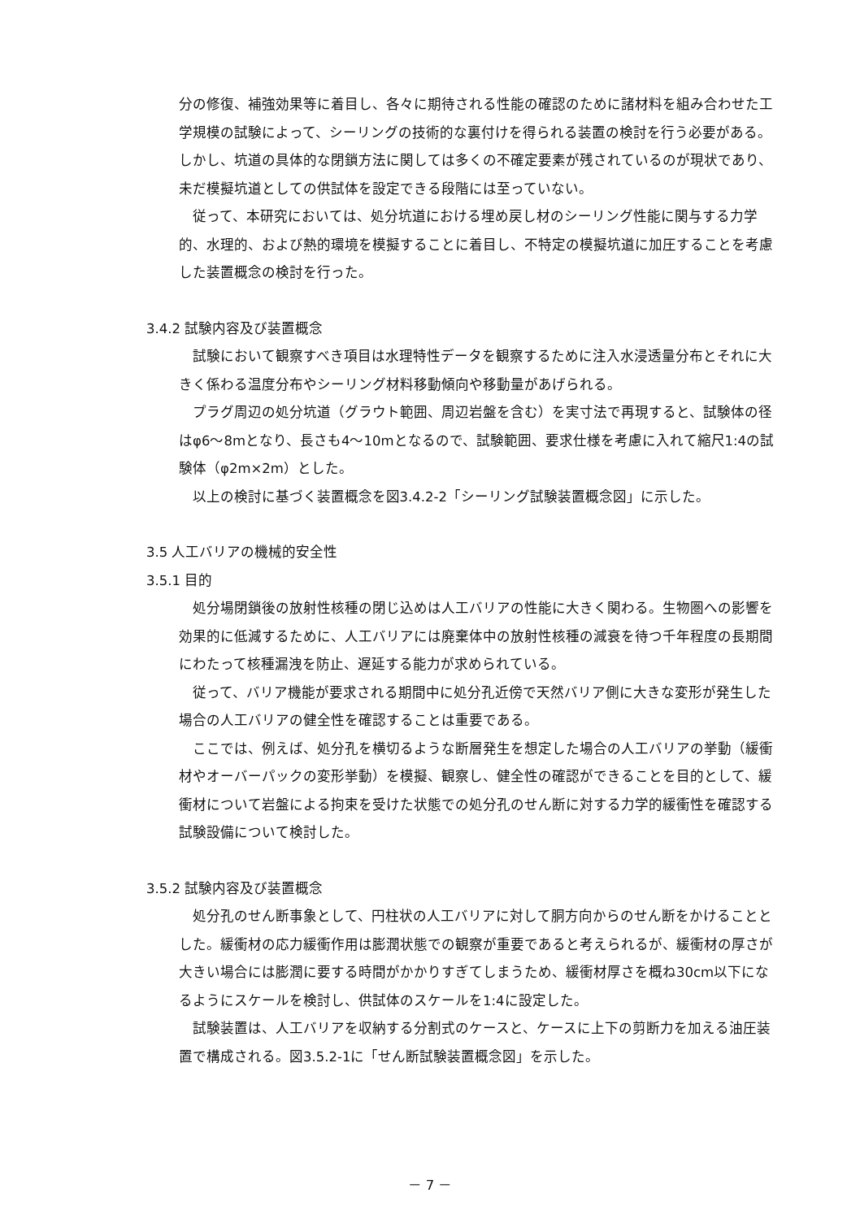分の修復、補強効果等に着目し、各々に期待される性能の確認のために諸材料を組み合わせた工学規模の試験によって、シーリングの技術的な裏付けを得られる装置の検討を行う必要がある。しかし、坑道の具体的な閉鎖方法に関しては多くの不確定要素が残されているのが現状であり、未だ模擬坑道としての供試体を設定できる段階には至っていない。
従って、本研究においては、処分坑道における埋め戻し材のシーリング性能に関与する力学的、水理的、および熱的環境を模擬することに着目し、不特定の模擬坑道に加圧することを考慮した装置概念の検討を行った。
3.4.2 試験内容及び装置概念
試験において観察すべき項目は水理特性データを観察するために注入水浸透量分布とそれに大きく係わる温度分布やシーリング材料移動傾向や移動量があげられる。
プラグ周辺の処分坑道（グラウト範囲、周辺岩盤を含む）を実寸法で再現すると、試験体の径はφ6～8mとなり、長さも4～10mとなるので、試験範囲、要求仕様を考慮に入れて縮尺1:4の試験体（φ2m×2m）とした。
以上の検討に基づく装置概念を図3.4.2-2「シーリング試験装置概念図」に示した。
3.5 人工バリアの機械的安全性
3.5.1 目的
処分場閉鎖後の放射性核種の閉じ込めは人工バリアの性能に大きく関わる。生物圏への影響を効果的に低減するために、人工バリアには廃棄体中の放射性核種の減衰を待つ千年程度の長期間にわたって核種漏洩を防止、遅延する能力が求められている。
従って、バリア機能が要求される期間中に処分孔近傍で天然バリア側に大きな変形が発生した場合の人工バリアの健全性を確認することは重要である。
ここでは、例えば、処分孔を横切るような断層発生を想定した場合の人工バリアの挙動（緩衝材やオーバーパックの変形挙動）を模擬、観察し、健全性の確認ができることを目的として、緩衝材について岩盤による拘束を受けた状態での処分孔のせん断に対する力学的緩衝性を確認する試験設備について検討した。
3.5.2 試験内容及び装置概念
処分孔のせん断事象として、円柱状の人工バリアに対して胴方向からのせん断をかけることとした。緩衝材の応力緩衝作用は膨潤状態での観察が重要であると考えられるが、緩衝材の厚さが大きい場合には膨潤に要する時間がかかりすぎてしまうため、緩衝材厚さを概ね30cm以下になるようにスケールを検討し、供試体のスケールを1:4に設定した。
試験装置は、人工バリアを収納する分割式のケースと、ケースに上下の剪断力を加える油圧装置で構成される。図3.5.2-1に「せん断試験装置概念図」を示した。
－ 7 －